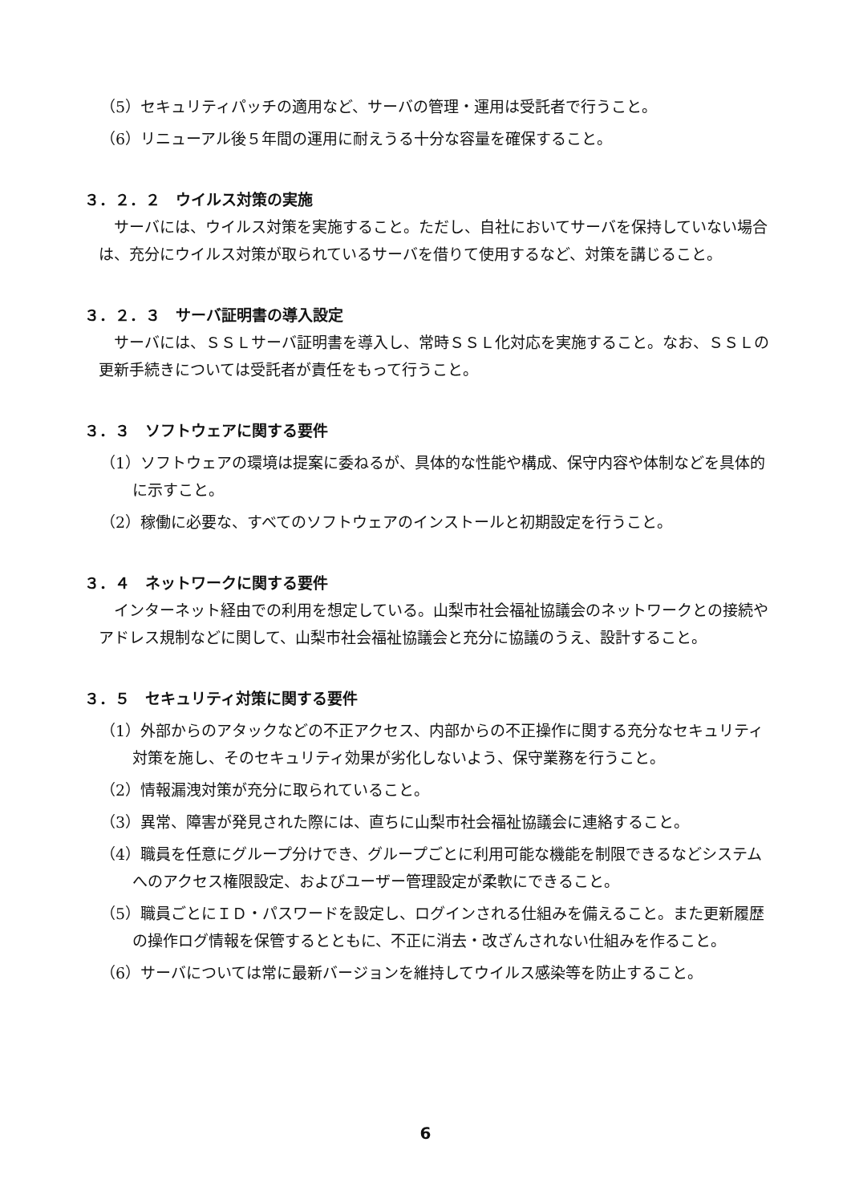（5）セキュリティパッチの適用など、サーバの管理・運用は受託者で行うこと。
（6）リニューアル後５年間の運用に耐えうる十分な容量を確保すること。
３．２．２　ウイルス対策の実施
サーバには、ウイルス対策を実施すること。ただし、自社においてサーバを保持していない場合は、充分にウイルス対策が取られているサーバを借りて使用するなど、対策を講じること。
３．２．３　サーバ証明書の導入設定
サーバには、ＳＳＬサーバ証明書を導入し、常時ＳＳＬ化対応を実施すること。なお、ＳＳＬの更新手続きについては受託者が責任をもって行うこと。
３．３　ソフトウェアに関する要件
（1）ソフトウェアの環境は提案に委ねるが、具体的な性能や構成、保守内容や体制などを具体的に示すこと。
（2）稼働に必要な、すべてのソフトウェアのインストールと初期設定を行うこと。
３．４　ネットワークに関する要件
インターネット経由での利用を想定している。山梨市社会福祉協議会のネットワークとの接続やアドレス規制などに関して、山梨市社会福祉協議会と充分に協議のうえ、設計すること。
３．５　セキュリティ対策に関する要件
（1）外部からのアタックなどの不正アクセス、内部からの不正操作に関する充分なセキュリティ対策を施し、そのセキュリティ効果が劣化しないよう、保守業務を行うこと。
（2）情報漏洩対策が充分に取られていること。
（3）異常、障害が発見された際には、直ちに山梨市社会福祉協議会に連絡すること。
（4）職員を任意にグループ分けでき、グループごとに利用可能な機能を制限できるなどシステムへのアクセス権限設定、およびユーザー管理設定が柔軟にできること。
（5）職員ごとにＩＤ・パスワードを設定し、ログインされる仕組みを備えること。また更新履歴の操作ログ情報を保管するとともに、不正に消去・改ざんされない仕組みを作ること。
（6）サーバについては常に最新バージョンを維持してウイルス感染等を防止すること。
6